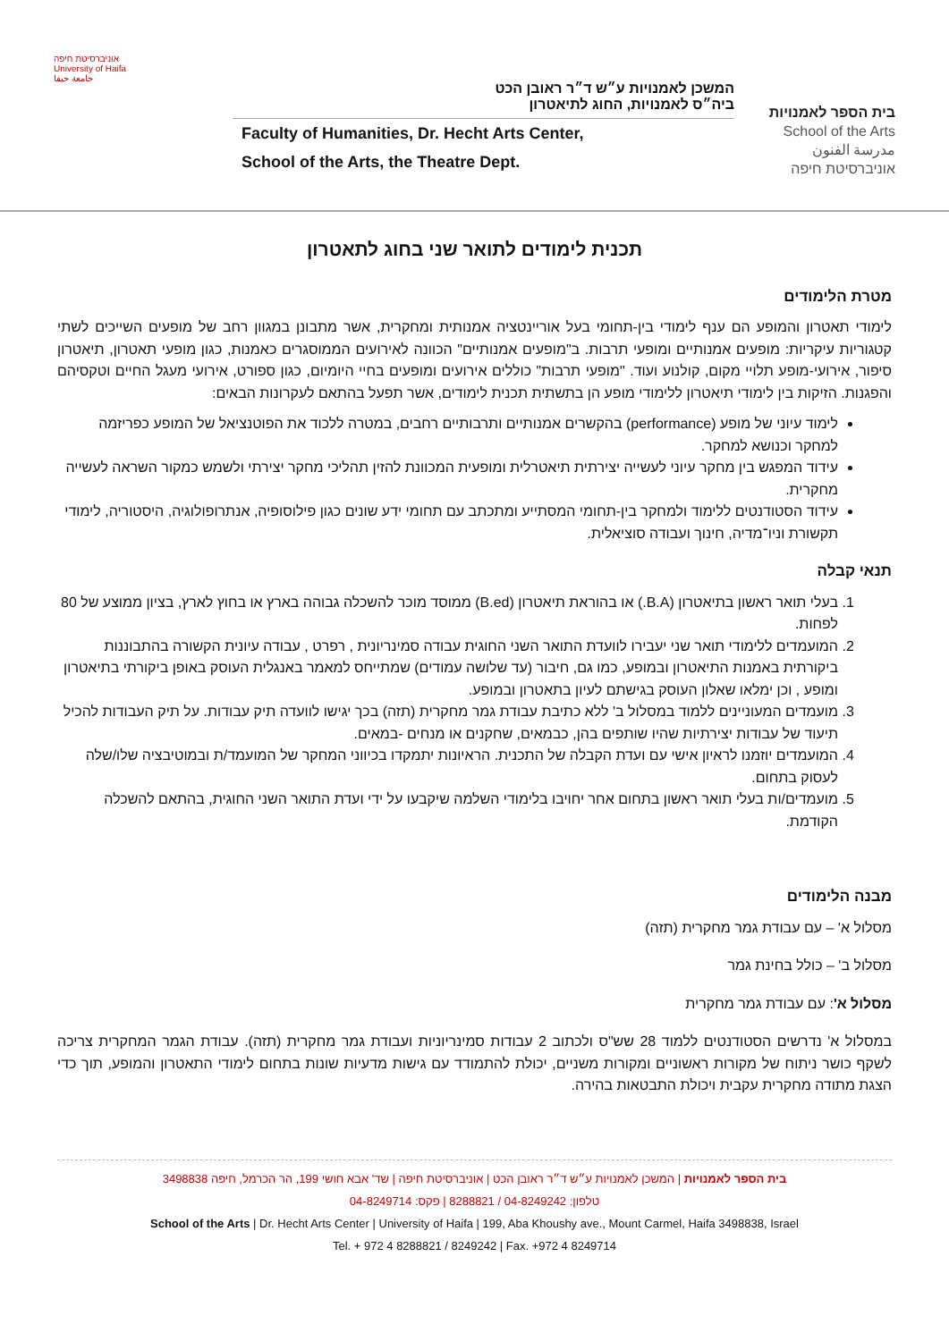בית הספר לאמנויות
School of the Arts
مدرسة الفنون
אוניברסיטת חיפה
המשכן לאמנויות ע״ש ד״ר ראובן הכט
ביה״ס לאמנויות, החוג לתיאטרון
Faculty of Humanities, Dr. Hecht Arts Center,
School of the Arts, the Theatre Dept.
אוניברסיטת חיפה
University of Haifa
جامعة حيفا
תכנית לימודים לתואר שני בחוג לתאטרון
מטרת הלימודים
לימודי תאטרון והמופע הם ענף לימודי בין-תחומי בעל אוריינטציה אמנותית ומחקרית, אשר מתבונן במגוון רחב של מופעים השייכים לשתי קטגוריות עיקריות: מופעים אמנותיים ומופעי תרבות. ב"מופעים אמנותיים" הכוונה לאירועים הממוסגרים כאמנות, כגון מופעי תאטרון, תיאטרון סיפור, אירועי-מופע תלויי מקום, קולנוע ועוד. "מופעי תרבות" כוללים אירועים ומופעים בחיי היומיום, כגון ספורט, אירועי מעגל החיים וטקסיהם והפגנות. הזיקות בין לימודי תיאטרון ללימודי מופע הן בתשתית תכנית לימודים, אשר תפעל בהתאם לעקרונות הבאים:
לימוד עיוני של מופע (performance) בהקשרים אמנותיים ותרבותיים רחבים, במטרה ללכוד את הפוטנציאל של המופע כפריזמה למחקר וכנושא למחקר.
עידוד המפגש בין מחקר עיוני לעשייה יצירתית תיאטרלית ומופעית המכוונת להזין תהליכי מחקר יצירתי ולשמש כמקור השראה לעשייה מחקרית.
עידוד הסטודנטים ללימוד ולמחקר בין-תחומי המסתייע ומתכתב עם תחומי ידע שונים כגון פילוסופיה, אנתרופולוגיה, היסטוריה, לימודי תקשורת וניו־מדיה, חינוך ועבודה סוציאלית.
תנאי קבלה
1. בעלי תואר ראשון בתיאטרון (B.A.) או בהוראת תיאטרון (B.ed) ממוסד מוכר להשכלה גבוהה בארץ או בחוץ לארץ, בציון ממוצע של 80 לפחות.
2. המועמדים ללימודי תואר שני יעבירו לוועדת התואר השני החוגית עבודה סמינריונית , רפרט , עבודה עיונית הקשורה בהתבוננות ביקורתית באמנות התיאטרון ובמופע, כמו גם, חיבור (עד שלושה עמודים) שמתייחס למאמר באנגלית העוסק באופן ביקורתי בתיאטרון ומופע , וכן ימלאו שאלון העוסק בגישתם לעיון בתאטרון ובמופע.
3. מועמדים המעוניינים ללמוד במסלול ב' ללא כתיבת עבודת גמר מחקרית (תזה) בכך יגישו לוועדה תיק עבודות. על תיק העבודות להכיל תיעוד של עבודות יצירתיות שהיו שותפים בהן, כבמאים, שחקנים או מנחים -במאים.
4. המועמדים יוזמנו לראיון אישי עם ועדת הקבלה של התכנית. הראיונות יתמקדו בכיווני המחקר של המועמד/ת ובמוטיבציה שלו/שלה לעסוק בתחום.
5. מועמדים/ות בעלי תואר ראשון בתחום אחר יחויבו בלימודי השלמה שיקבעו על ידי ועדת התואר השני החוגית, בהתאם להשכלה הקודמת.
מבנה הלימודים
מסלול א' – עם עבודת גמר מחקרית (תזה)
מסלול ב' – כולל בחינת גמר
מסלול א': עם עבודת גמר מחקרית
במסלול א' נדרשים הסטודנטים ללמוד 28 שש"ס ולכתוב 2 עבודות סמינריוניות ועבודת גמר מחקרית (תזה). עבודת הגמר המחקרית צריכה לשקף כושר ניתוח של מקורות ראשוניים ומקורות משניים, יכולת להתמודד עם גישות מדעיות שונות בתחום לימודי התאטרון והמופע, תוך כדי הצגת מתודה מחקרית עקבית ויכולת התבטאות בהירה.
בית הספר לאמנויות | המשכן לאמנויות ע״ש ד״ר ראובן הכט | אוניברסיטת חיפה | שד' אבא חושי 199, הר הכרמל, חיפה 3498838
טלפון: 04-8249242 / 8288821 | פקס: 04-8249714
School of the Arts | Dr. Hecht Arts Center | University of Haifa | 199, Aba Khoushy ave., Mount Carmel, Haifa 3498838, Israel
Tel. + 972 4 8288821 / 8249242 | Fax. +972 4 8249714